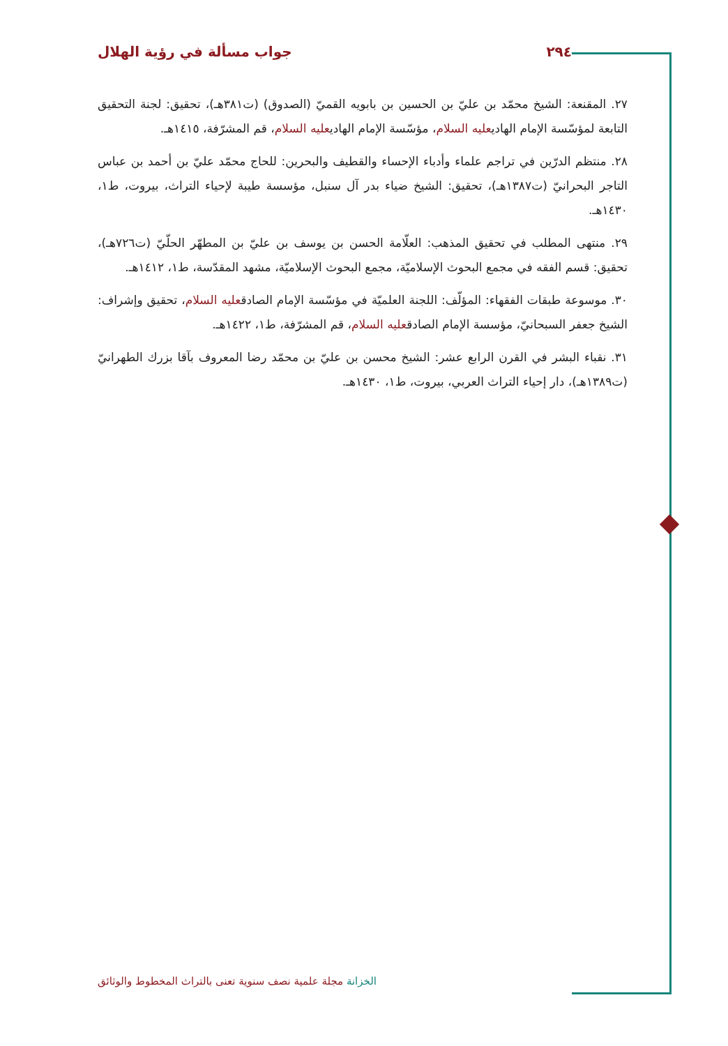٢٩٤ جواب مسألة في رؤية الهلال
٢٧. المقنعة: الشيخ محمّد بن عليّ بن الحسين بن بابويه القميّ (الصدوق) (ت٣٨١هـ)، تحقيق: لجنة التحقيق التابعة لمؤسّسة الإمام الهاديعليه السلام، مؤسّسة الإمام الهاديعليه السلام، قم المشرّفة، ١٤١٥هـ.
٢٨. منتظم الدرّين في تراجم علماء وأدباء الإحساء والقطيف والبحرين: للحاج محمّد عليّ بن أحمد بن عباس التاجر البحرانيّ (ت١٣٨٧هـ)، تحقيق: الشيخ ضياء بدر آل سنبل، مؤسسة طيبة لإحياء التراث، بيروت، ط١، ١٤٣٠هـ.
٢٩. منتهى المطلب في تحقيق المذهب: العلّامة الحسن بن يوسف بن عليّ بن المطهّر الحلّيّ (ت٧٢٦هـ)، تحقيق: قسم الفقه في مجمع البحوث الإسلاميّة، مجمع البحوث الإسلاميّة، مشهد المقدّسة، ط١، ١٤١٢هـ.
٣٠. موسوعة طبقات الفقهاء: المؤلّف: اللجنة العلميّة في مؤسّسة الإمام الصادقعليه السلام، تحقيق وإشراف: الشيخ جعفر السبحانيّ، مؤسسة الإمام الصادقعليه السلام، قم المشرّفة، ط١، ١٤٢٢هـ.
٣١. نقباء البشر في القرن الرابع عشر: الشيخ محسن بن عليّ بن محمّد رضا المعروف بآقا بزرك الطهرانيّ (ت١٣٨٩هـ)، دار إحياء التراث العربي، بيروت، ط١، ١٤٣٠هـ.
الخزانة مجلة علمية نصف سنوية تعنى بالتراث المخطوط والوثائق